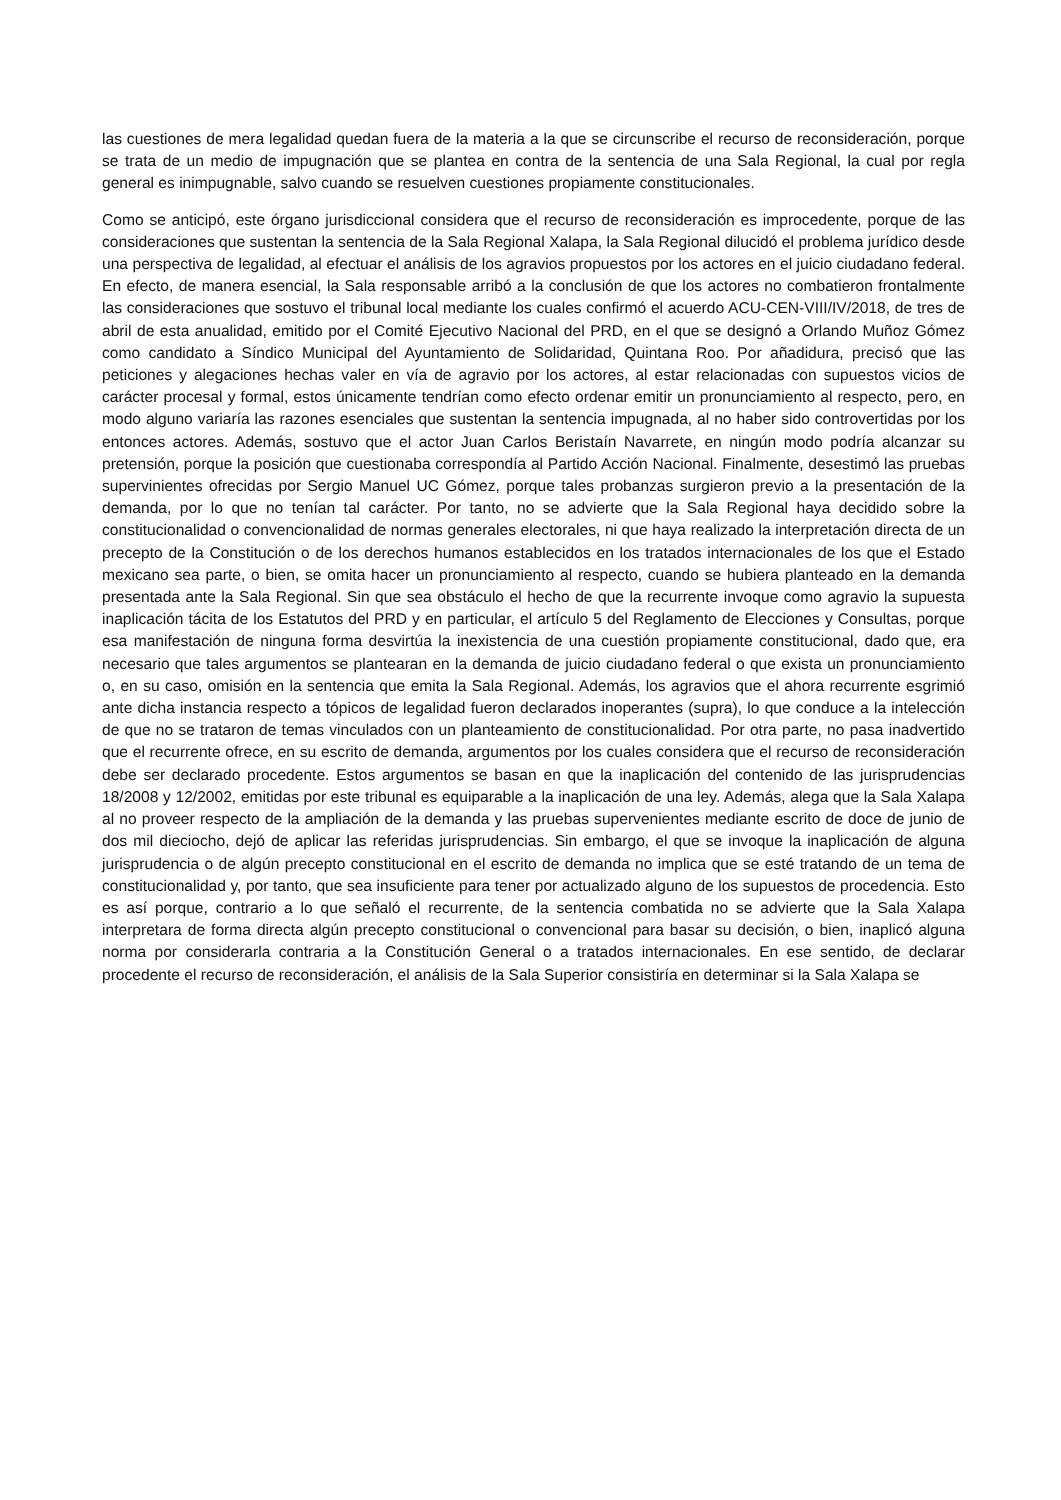las cuestiones de mera legalidad quedan fuera de la materia a la que se circunscribe el recurso de reconsideración, porque se trata de un medio de impugnación que se plantea en contra de la sentencia de una Sala Regional, la cual por regla general es inimpugnable, salvo cuando se resuelven cuestiones propiamente constitucionales.
Como se anticipó, este órgano jurisdiccional considera que el recurso de reconsideración es improcedente, porque de las consideraciones que sustentan la sentencia de la Sala Regional Xalapa, la Sala Regional dilucidó el problema jurídico desde una perspectiva de legalidad, al efectuar el análisis de los agravios propuestos por los actores en el juicio ciudadano federal. En efecto, de manera esencial, la Sala responsable arribó a la conclusión de que los actores no combatieron frontalmente las consideraciones que sostuvo el tribunal local mediante los cuales confirmó el acuerdo ACU-CEN-VIII/IV/2018, de tres de abril de esta anualidad, emitido por el Comité Ejecutivo Nacional del PRD, en el que se designó a Orlando Muñoz Gómez como candidato a Síndico Municipal del Ayuntamiento de Solidaridad, Quintana Roo. Por añadidura, precisó que las peticiones y alegaciones hechas valer en vía de agravio por los actores, al estar relacionadas con supuestos vicios de carácter procesal y formal, estos únicamente tendrían como efecto ordenar emitir un pronunciamiento al respecto, pero, en modo alguno variaría las razones esenciales que sustentan la sentencia impugnada, al no haber sido controvertidas por los entonces actores. Además, sostuvo que el actor Juan Carlos Beristaín Navarrete, en ningún modo podría alcanzar su pretensión, porque la posición que cuestionaba correspondía al Partido Acción Nacional. Finalmente, desestimó las pruebas supervinientes ofrecidas por Sergio Manuel UC Gómez, porque tales probanzas surgieron previo a la presentación de la demanda, por lo que no tenían tal carácter. Por tanto, no se advierte que la Sala Regional haya decidido sobre la constitucionalidad o convencionalidad de normas generales electorales, ni que haya realizado la interpretación directa de un precepto de la Constitución o de los derechos humanos establecidos en los tratados internacionales de los que el Estado mexicano sea parte, o bien, se omita hacer un pronunciamiento al respecto, cuando se hubiera planteado en la demanda presentada ante la Sala Regional. Sin que sea obstáculo el hecho de que la recurrente invoque como agravio la supuesta inaplicación tácita de los Estatutos del PRD y en particular, el artículo 5 del Reglamento de Elecciones y Consultas, porque esa manifestación de ninguna forma desvirtúa la inexistencia de una cuestión propiamente constitucional, dado que, era necesario que tales argumentos se plantearan en la demanda de juicio ciudadano federal o que exista un pronunciamiento o, en su caso, omisión en la sentencia que emita la Sala Regional. Además, los agravios que el ahora recurrente esgrimió ante dicha instancia respecto a tópicos de legalidad fueron declarados inoperantes (supra), lo que conduce a la intelección de que no se trataron de temas vinculados con un planteamiento de constitucionalidad. Por otra parte, no pasa inadvertido que el recurrente ofrece, en su escrito de demanda, argumentos por los cuales considera que el recurso de reconsideración debe ser declarado procedente. Estos argumentos se basan en que la inaplicación del contenido de las jurisprudencias 18/2008 y 12/2002, emitidas por este tribunal es equiparable a la inaplicación de una ley. Además, alega que la Sala Xalapa al no proveer respecto de la ampliación de la demanda y las pruebas supervenientes mediante escrito de doce de junio de dos mil dieciocho, dejó de aplicar las referidas jurisprudencias. Sin embargo, el que se invoque la inaplicación de alguna jurisprudencia o de algún precepto constitucional en el escrito de demanda no implica que se esté tratando de un tema de constitucionalidad y, por tanto, que sea insuficiente para tener por actualizado alguno de los supuestos de procedencia. Esto es así porque, contrario a lo que señaló el recurrente, de la sentencia combatida no se advierte que la Sala Xalapa interpretara de forma directa algún precepto constitucional o convencional para basar su decisión, o bien, inaplicó alguna norma por considerarla contraria a la Constitución General o a tratados internacionales. En ese sentido, de declarar procedente el recurso de reconsideración, el análisis de la Sala Superior consistiría en determinar si la Sala Xalapa se